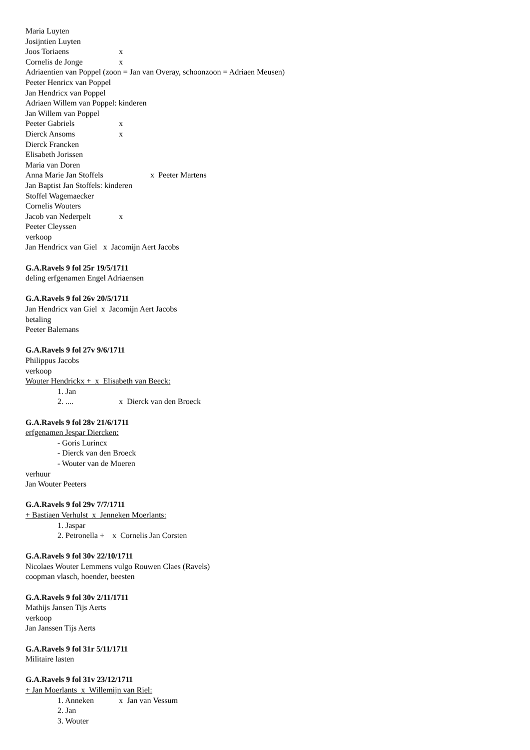Maria Luyten
Josijntien Luyten
Joos Toriaens x
Cornelis de Jonge x
Adriaentien van Poppel (zoon = Jan van Overay, schoonzoon = Adriaen Meusen)
Peeter Henricx van Poppel
Jan Hendricx van Poppel
Adriaen Willem van Poppel: kinderen
Jan Willem van Poppel
Peeter Gabriels x
Dierck Ansoms x
Dierck Francken
Elisabeth Jorissen
Maria van Doren
Anna Marie Jan Stoffels x Peeter Martens
Jan Baptist Jan Stoffels: kinderen
Stoffel Wagemaecker
Cornelis Wouters
Jacob van Nederpelt x
Peeter Cleyssen
verkoop
Jan Hendricx van Giel x Jacomijn Aert Jacobs
G.A.Ravels 9 fol 25r 19/5/1711
deling erfgenamen Engel Adriaensen
G.A.Ravels 9 fol 26v 20/5/1711
Jan Hendricx van Giel x Jacomijn Aert Jacobs
betaling
Peeter Balemans
G.A.Ravels 9 fol 27v 9/6/1711
Philippus Jacobs
verkoop
Wouter Hendrickx + x Elisabeth van Beeck:
1. Jan
2. .... x Dierck van den Broeck
G.A.Ravels 9 fol 28v 21/6/1711
erfgenamen Jespar Diercken:
- Goris Lurincx
- Dierck van den Broeck
- Wouter van de Moeren
verhuur
Jan Wouter Peeters
G.A.Ravels 9 fol 29v 7/7/1711
+ Bastiaen Verhulst x Jenneken Moerlants:
1. Jaspar
2. Petronella + x Cornelis Jan Corsten
G.A.Ravels 9 fol 30v 22/10/1711
Nicolaes Wouter Lemmens vulgo Rouwen Claes (Ravels)
coopman vlasch, hoender, beesten
G.A.Ravels 9 fol 30v 2/11/1711
Mathijs Jansen Tijs Aerts
verkoop
Jan Janssen Tijs Aerts
G.A.Ravels 9 fol 31r 5/11/1711
Militaire lasten
G.A.Ravels 9 fol 31v 23/12/1711
+ Jan Moerlants x Willemijn van Riel:
1. Anneken x Jan van Vessum
2. Jan
3. Wouter